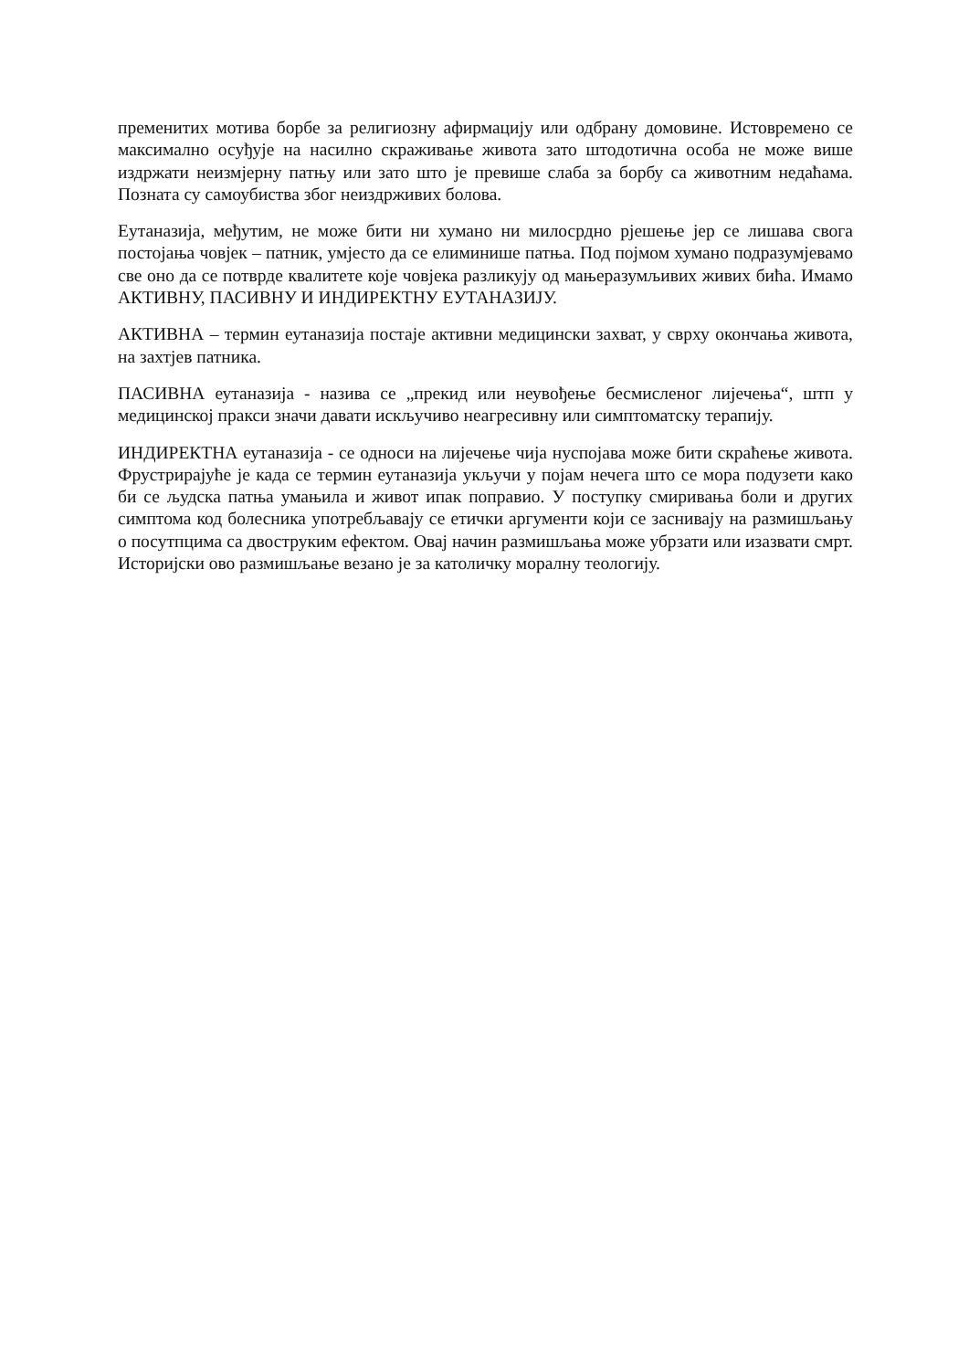пременитих мотива борбе за религиозну афирмацију или одбрану домовине. Истовремено се максимално осуђује на насилно скраживање живота зато штодотична особа не може више издржати неизмјерну патњу или зато што је превише слаба за борбу са животним недаћама. Позната су самоубиства због неиздрживих болова.
Еутаназија, међутим, не може бити ни хумано ни милосрдно рјешење јер се лишава свога постојања човјек – патник, умјесто да се елиминише патња. Под појмом хумано подразумјевамо све оно да се потврде квалитете које човјека разликују од мањеразумљивих живих бића. Имамо АКТИВНУ, ПАСИВНУ И ИНДИРЕКТНУ ЕУТАНАЗИЈУ.
АКТИВНА – термин еутаназија постаје активни медицински захват, у сврху окончања живота, на захтјев патника.
ПАСИВНА еутаназија - назива се „прекид или неувођење бесмисленог лијечења“, штп у медицинској пракси значи давати искључиво неагресивну или симптоматску терапију.
ИНДИРЕКТНА еутаназија - се односи на лијечење чија нуспојава може бити скраћење живота. Фрустрирајуће је када се термин еутаназија укључи у појам нечега што се мора подузети како би се људска патња умањила и живот ипак поправио. У поступку смиривања боли и других симптома код болесника употребљавају се етички аргументи који се заснивају на размишљању о посутпцима са двоструким ефектом. Овај начин размишљања може убрзати или изазвати смрт. Историјски ово размишљање везано је за католичку моралну теологију.